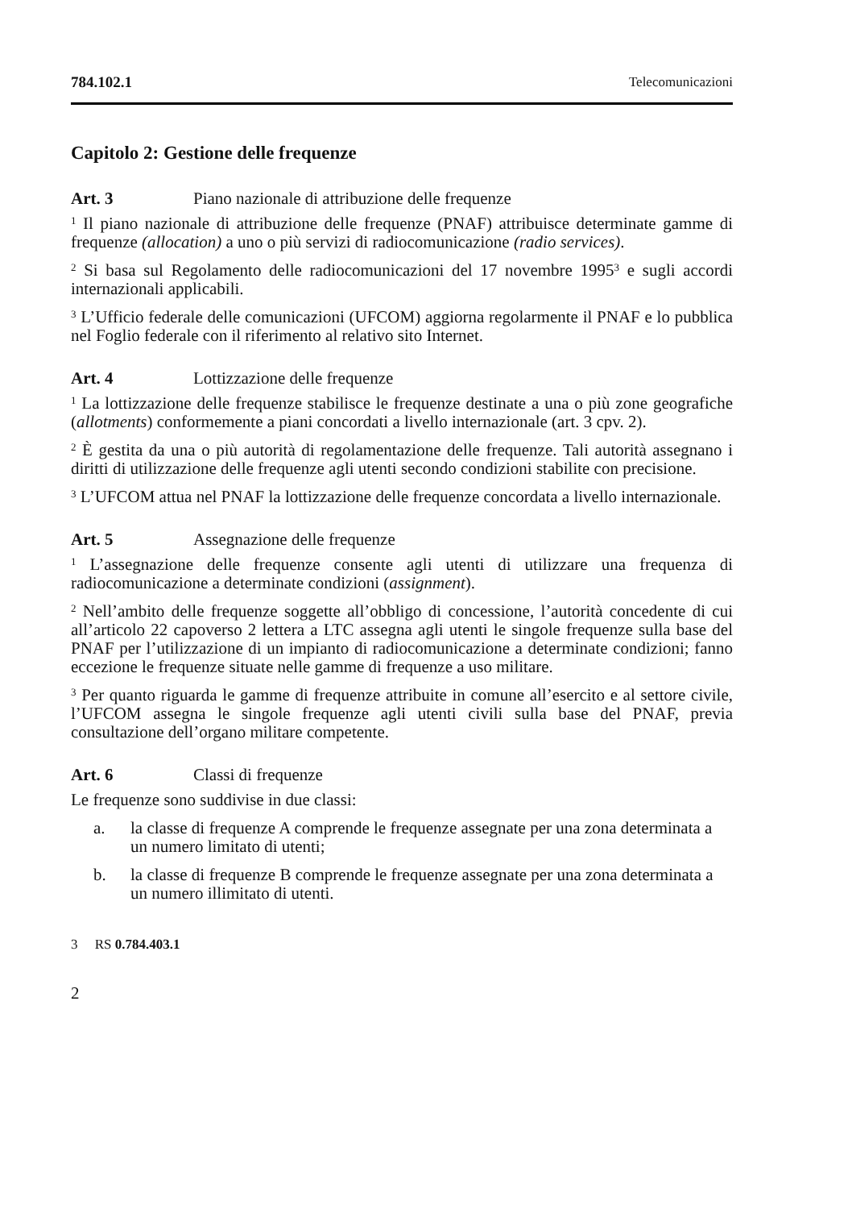784.102.1 Telecomunicazioni
Capitolo 2: Gestione delle frequenze
Art. 3 Piano nazionale di attribuzione delle frequenze
<sup>1</sup> Il piano nazionale di attribuzione delle frequenze (PNAF) attribuisce determinate gamme di frequenze (allocation) a uno o più servizi di radiocomunicazione (radio services).
<sup>2</sup> Si basa sul Regolamento delle radiocomunicazioni del 17 novembre 1995<sup>3</sup> e sugli accordi internazionali applicabili.
<sup>3</sup> L’Ufficio federale delle comunicazioni (UFCOM) aggiorna regolarmente il PNAF e lo pubblica nel Foglio federale con il riferimento al relativo sito Internet.
Art. 4 Lottizzazione delle frequenze
<sup>1</sup> La lottizzazione delle frequenze stabilisce le frequenze destinate a una o più zone geografiche (allotments) conformemente a piani concordati a livello internazionale (art. 3 cpv. 2).
<sup>2</sup> È gestita da una o più autorità di regolamentazione delle frequenze. Tali autorità assegnano i diritti di utilizzazione delle frequenze agli utenti secondo condizioni stabilite con precisione.
<sup>3</sup> L’UFCOM attua nel PNAF la lottizzazione delle frequenze concordata a livello internazionale.
Art. 5 Assegnazione delle frequenze
<sup>1</sup> L’assegnazione delle frequenze consente agli utenti di utilizzare una frequenza di radiocomunicazione a determinate condizioni (assignment).
<sup>2</sup> Nell’ambito delle frequenze soggette all’obbligo di concessione, l’autorità concedente di cui all’articolo 22 capoverso 2 lettera a LTC assegna agli utenti le singole frequenze sulla base del PNAF per l’utilizzazione di un impianto di radiocomunicazione a determinate condizioni; fanno eccezione le frequenze situate nelle gamme di frequenze a uso militare.
<sup>3</sup> Per quanto riguarda le gamme di frequenze attribuite in comune all’esercito e al settore civile, l’UFCOM assegna le singole frequenze agli utenti civili sulla base del PNAF, previa consultazione dell’organo militare competente.
Art. 6 Classi di frequenze
Le frequenze sono suddivise in due classi:
a. la classe di frequenze A comprende le frequenze assegnate per una zona determinata a un numero limitato di utenti;
b. la classe di frequenze B comprende le frequenze assegnate per una zona determinata a un numero illimitato di utenti.
3 RS 0.784.403.1
2